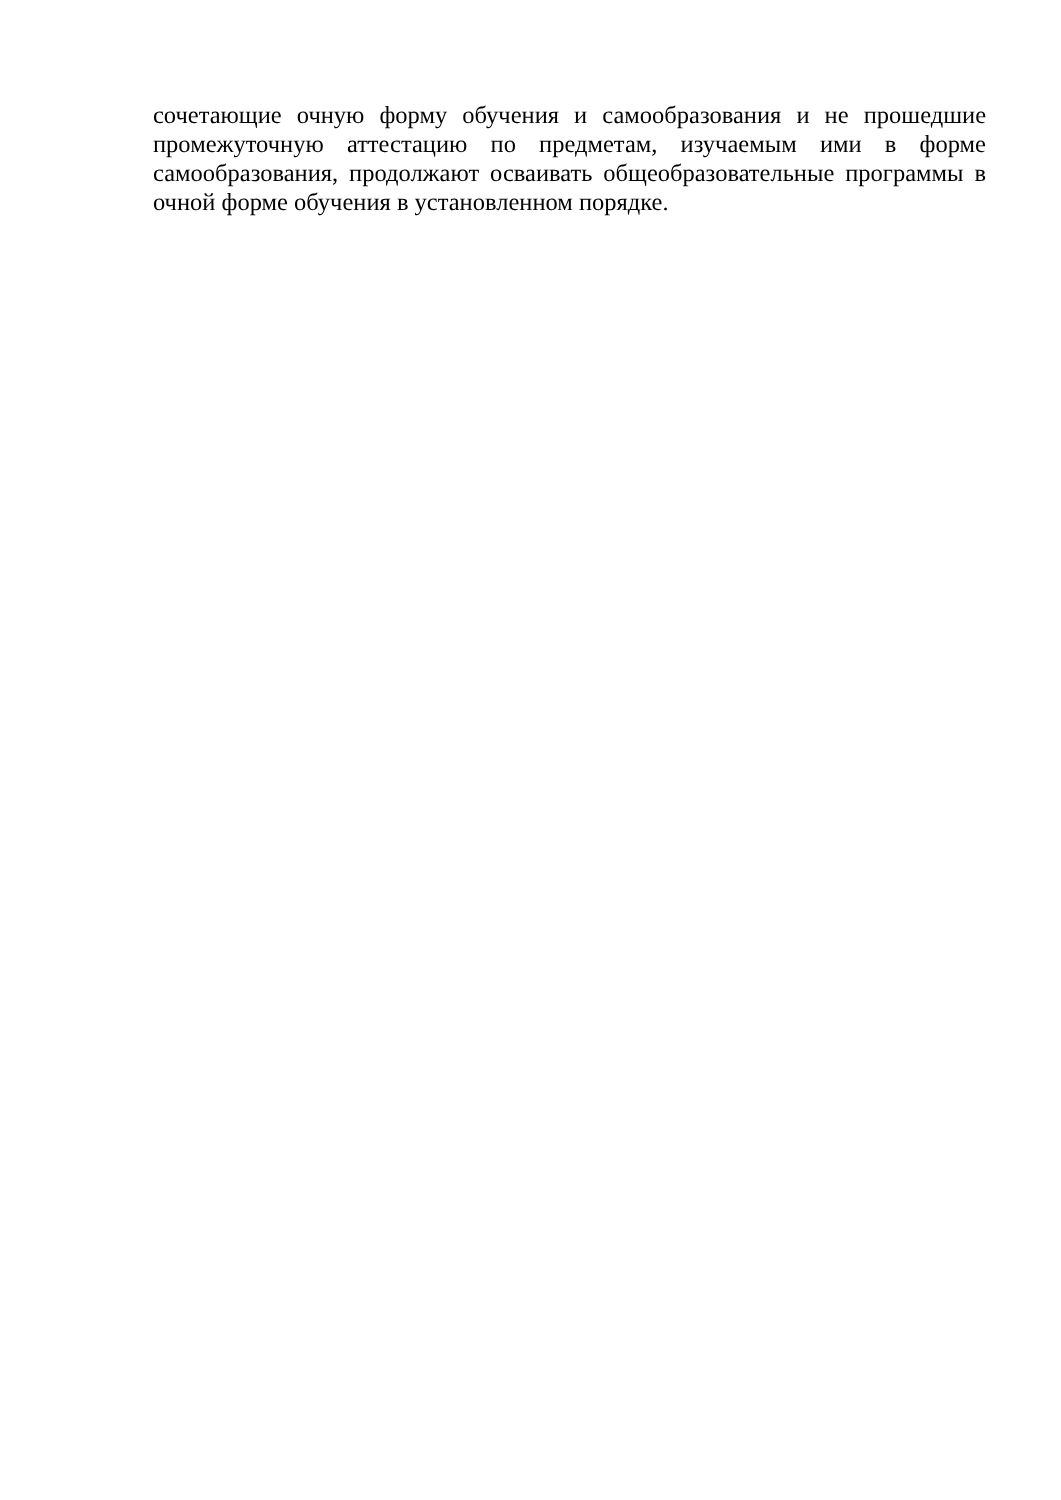сочетающие очную форму обучения и самообразования и не прошедшие промежуточную аттестацию по предметам, изучаемым ими в форме самообразования, продолжают осваивать общеобразовательные программы в очной форме обучения в установленном порядке.